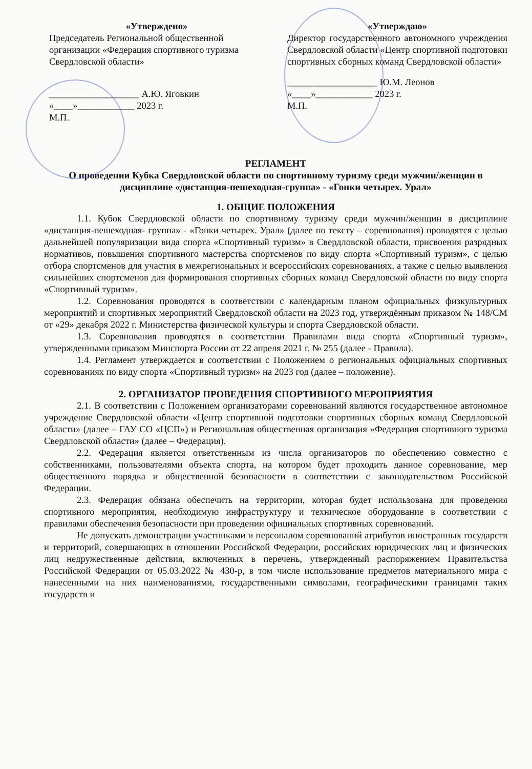«Утверждено»
Председатель Региональной общественной организации «Федерация спортивного туризма Свердловской области»
___________________ А.Ю. Яговкин
«____»____________ 2023 г.
М.П.
«Утверждаю»
Директор государственного автономного учреждения Свердловской области «Центр спортивной подготовки спортивных сборных команд Свердловской области»
___________________ Ю.М. Леонов
«____»____________ 2023 г.
М.П.
РЕГЛАМЕНТ
О проведении Кубка Свердловской области по спортивному туризму среди мужчин/женщин в дисциплине «дистанция-пешеходная-группа» - «Гонки четырех. Урал»
1. ОБЩИЕ ПОЛОЖЕНИЯ
1.1. Кубок Свердловской области по спортивному туризму среди мужчин/женщин в дисциплине «дистанция-пешеходная- группа» - «Гонки четырех. Урал» (далее по тексту – соревнования) проводятся с целью дальнейшей популяризации вида спорта «Спортивный туризм» в Свердловской области, присвоения разрядных нормативов, повышения спортивного мастерства спортсменов по виду спорта «Спортивный туризм», с целью отбора спортсменов для участия в межрегиональных и всероссийских соревнованиях, а также с целью выявления сильнейших спортсменов для формирования спортивных сборных команд Свердловской области по виду спорта «Спортивный туризм».
1.2. Соревнования проводятся в соответствии с календарным планом официальных физкультурных мероприятий и спортивных мероприятий Свердловской области на 2023 год, утверждённым приказом № 148/СМ от «29» декабря 2022 г. Министерства физической культуры и спорта Свердловской области.
1.3. Соревнования проводятся в соответствии Правилами вида спорта «Спортивный туризм», утвержденными приказом Минспорта России от 22 апреля 2021 г. № 255 (далее - Правила).
1.4. Регламент утверждается в соответствии с Положением о региональных официальных спортивных соревнованиях по виду спорта «Спортивный туризм» на 2023 год (далее – положение).
2. ОРГАНИЗАТОР ПРОВЕДЕНИЯ СПОРТИВНОГО МЕРОПРИЯТИЯ
2.1. В соответствии с Положением организаторами соревнований являются государственное автономное учреждение Свердловской области «Центр спортивной подготовки спортивных сборных команд Свердловской области» (далее – ГАУ СО «ЦСП») и Региональная общественная организация «Федерация спортивного туризма Свердловской области» (далее – Федерация).
2.2. Федерация является ответственным из числа организаторов по обеспечению совместно с собственниками, пользователями объекта спорта, на котором будет проходить данное соревнование, мер общественного порядка и общественной безопасности в соответствии с законодательством Российской Федерации.
2.3. Федерация обязана обеспечить на территории, которая будет использована для проведения спортивного мероприятия, необходимую инфраструктуру и техническое оборудование в соответствии с правилами обеспечения безопасности при проведении официальных спортивных соревнований.
Не допускать демонстрации участниками и персоналом соревнований атрибутов иностранных государств и территорий, совершающих в отношении Российской Федерации, российских юридических лиц и физических лиц недружественные действия, включенных в перечень, утвержденный распоряжением Правительства Российской Федерации от 05.03.2022 № 430-р, в том числе использование предметов материального мира с нанесенными на них наименованиями, государственными символами, географическими границами таких государств и